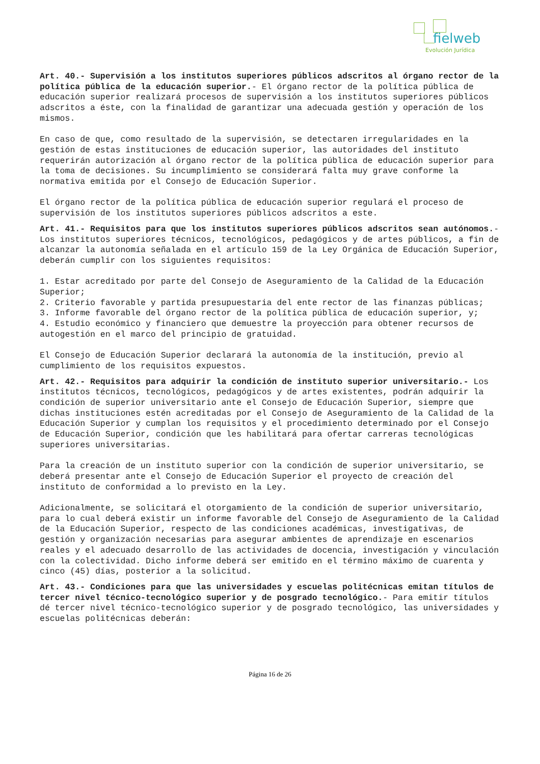fielweb
Evolución Jurídica
Art. 40.- Supervisión a los institutos superiores públicos adscritos al órgano rector de la política pública de la educación superior.- El órgano rector de la política pública de educación superior realizará procesos de supervisión a los institutos superiores públicos adscritos a éste, con la finalidad de garantizar una adecuada gestión y operación de los mismos.
En caso de que, como resultado de la supervisión, se detectaren irregularidades en la gestión de estas instituciones de educación superior, las autoridades del instituto requerirán autorización al órgano rector de la política pública de educación superior para la toma de decisiones. Su incumplimiento se considerará falta muy grave conforme la normativa emitida por el Consejo de Educación Superior.
El órgano rector de la política pública de educación superior regulará el proceso de supervisión de los institutos superiores públicos adscritos a este.
Art. 41.- Requisitos para que los institutos superiores públicos adscritos sean autónomos.- Los institutos superiores técnicos, tecnológicos, pedagógicos y de artes públicos, a fin de alcanzar la autonomía señalada en el artículo 159 de la Ley Orgánica de Educación Superior, deberán cumplir con los siguientes requisitos:
1. Estar acreditado por parte del Consejo de Aseguramiento de la Calidad de la Educación Superior;
2. Criterio favorable y partida presupuestaria del ente rector de las finanzas públicas;
3. Informe favorable del órgano rector de la política pública de educación superior, y;
4. Estudio económico y financiero que demuestre la proyección para obtener recursos de autogestión en el marco del principio de gratuidad.
El Consejo de Educación Superior declarará la autonomía de la institución, previo al cumplimiento de los requisitos expuestos.
Art. 42.- Requisitos para adquirir la condición de instituto superior universitario.- Los institutos técnicos, tecnológicos, pedagógicos y de artes existentes, podrán adquirir la condición de superior universitario ante el Consejo de Educación Superior, siempre que dichas instituciones estén acreditadas por el Consejo de Aseguramiento de la Calidad de la Educación Superior y cumplan los requisitos y el procedimiento determinado por el Consejo de Educación Superior, condición que les habilitará para ofertar carreras tecnológicas superiores universitarias.
Para la creación de un instituto superior con la condición de superior universitario, se deberá presentar ante el Consejo de Educación Superior el proyecto de creación del instituto de conformidad a lo previsto en la Ley.
Adicionalmente, se solicitará el otorgamiento de la condición de superior universitario, para lo cual deberá existir un informe favorable del Consejo de Aseguramiento de la Calidad de la Educación Superior, respecto de las condiciones académicas, investigativas, de gestión y organización necesarias para asegurar ambientes de aprendizaje en escenarios reales y el adecuado desarrollo de las actividades de docencia, investigación y vinculación con la colectividad. Dicho informe deberá ser emitido en el término máximo de cuarenta y cinco (45) días, posterior a la solicitud.
Art. 43.- Condiciones para que las universidades y escuelas politécnicas emitan títulos de tercer nivel técnico-tecnológico superior y de posgrado tecnológico.- Para emitir títulos dé tercer nivel técnico-tecnológico superior y de posgrado tecnológico, las universidades y escuelas politécnicas deberán:
Página 16 de 26